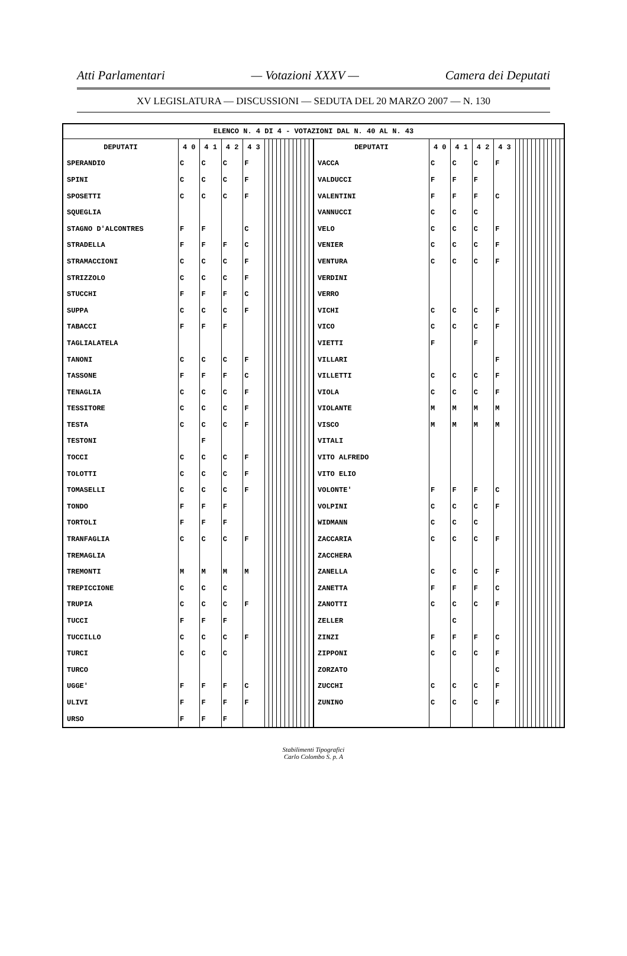Atti Parlamentari — Votazioni XXXV — Camera dei Deputati
XV LEGISLATURA — DISCUSSIONI — SEDUTA DEL 20 MARZO 2007 — N. 130
| ELENCO N. 4 DI 4 - VOTAZIONI DAL N. 40 AL N. 43 | | | | | | | | | | | | | | | | | | | | | | | | | | | | | | | | | |
| --- | --- | --- | --- | --- | --- | --- | --- | --- | --- | --- | --- | --- | --- | --- | --- | --- | --- | --- | --- | --- | --- | --- | --- | --- | --- | --- | --- | --- | --- | --- | --- | --- | --- |
| DEPUTATI | 4 0 | 4 1 | 4 2 | 4 3 | | | | | | | | | | | | | DEPUTATI | 4 0 | 4 1 | 4 2 | 4 3 | | | | | | | | | | | | |
| SPERANDIO | C | C | C | F | | | | | | | | | | | | | VACCA | C | C | C | F | | | | | | | | | | | | |
| SPINI | C | C | C | F | | | | | | | | | | | | | VALDUCCI | F | F | F | | | | | | | | | | | | | |
| SPOSETTI | C | C | C | F | | | | | | | | | | | | | VALENTINI | F | F | F | C | | | | | | | | | | | | |
| SQUEGLIA | | | | | | | | | | | | | | | | | VANNUCCI | C | C | C | | | | | | | | | | | | | |
| STAGNO D'ALCONTRES | F | F | | C | | | | | | | | | | | | | VELO | C | C | C | F | | | | | | | | | | | | |
| STRADELLA | F | F | F | C | | | | | | | | | | | | | VENIER | C | C | C | F | | | | | | | | | | | | |
| STRAMACCIONI | C | C | C | F | | | | | | | | | | | | | VENTURA | C | C | C | F | | | | | | | | | | | | |
| STRIZZOLO | C | C | C | F | | | | | | | | | | | | | VERDINI | | | | | | | | | | | | | | | | |
| STUCCHI | F | F | F | C | | | | | | | | | | | | | VERRO | | | | | | | | | | | | | | | | |
| SUPPA | C | C | C | F | | | | | | | | | | | | | VICHI | C | C | C | F | | | | | | | | | | | | |
| TABACCI | F | F | F | | | | | | | | | | | | | | VICO | C | C | C | F | | | | | | | | | | | | |
| TAGLIALATELA | | | | | | | | | | | | | | | | | VIETTI | F | | F | | | | | | | | | | | | | |
| TANONI | C | C | C | F | | | | | | | | | | | | | VILLARI | | | | F | | | | | | | | | | | | |
| TASSONE | F | F | F | C | | | | | | | | | | | | | VILLETTI | C | C | C | F | | | | | | | | | | | | |
| TENAGLIA | C | C | C | F | | | | | | | | | | | | | VIOLA | C | C | C | F | | | | | | | | | | | | |
| TESSITORE | C | C | C | F | | | | | | | | | | | | | VIOLANTE | M | M | M | M | | | | | | | | | | | | |
| TESTA | C | C | C | F | | | | | | | | | | | | | VISCO | M | M | M | M | | | | | | | | | | | | |
| TESTONI | | F | | | | | | | | | | | | | | | VITALI | | | | | | | | | | | | | | | | |
| TOCCI | C | C | C | F | | | | | | | | | | | | | VITO ALFREDO | | | | | | | | | | | | | | | | |
| TOLOTTI | C | C | C | F | | | | | | | | | | | | | VITO ELIO | | | | | | | | | | | | | | | | |
| TOMASELLI | C | C | C | F | | | | | | | | | | | | | VOLONTE' | F | F | F | C | | | | | | | | | | | | |
| TONDO | F | F | F | | | | | | | | | | | | | | VOLPINI | C | C | C | F | | | | | | | | | | | | |
| TORTOLI | F | F | F | | | | | | | | | | | | | | WIDMANN | C | C | C | | | | | | | | | | | | | |
| TRANFAGLIA | C | C | C | F | | | | | | | | | | | | | ZACCARIA | C | C | C | F | | | | | | | | | | | | |
| TREMAGLIA | | | | | | | | | | | | | | | | | ZACCHERA | | | | | | | | | | | | | | | | |
| TREMONTI | M | M | M | M | | | | | | | | | | | | | ZANELLA | C | C | C | F | | | | | | | | | | | | |
| TREPICCIONE | C | C | C | | | | | | | | | | | | | | ZANETTA | F | F | F | C | | | | | | | | | | | | |
| TRUPIA | C | C | C | F | | | | | | | | | | | | | ZANOTTI | C | C | C | F | | | | | | | | | | | | |
| TUCCI | F | F | F | | | | | | | | | | | | | | ZELLER | | C | | | | | | | | | | | | | | |
| TUCCILLO | C | C | C | F | | | | | | | | | | | | | ZINZI | F | F | F | C | | | | | | | | | | | | |
| TURCI | C | C | C | | | | | | | | | | | | | | ZIPPONI | C | C | C | F | | | | | | | | | | | | |
| TURCO | | | | | | | | | | | | | | | | | ZORZATO | | | | C | | | | | | | | | | | | |
| UGGE' | F | F | F | C | | | | | | | | | | | | | ZUCCHI | C | C | C | F | | | | | | | | | | | | |
| ULIVI | F | F | F | F | | | | | | | | | | | | | ZUNINO | C | C | C | F | | | | | | | | | | | | |
| URSO | F | F | F | | | | | | | | | | | | | | | | | | | | | | | | | | | | | | |
Stabilimenti Tipografici
Carlo Colombo S. p. A